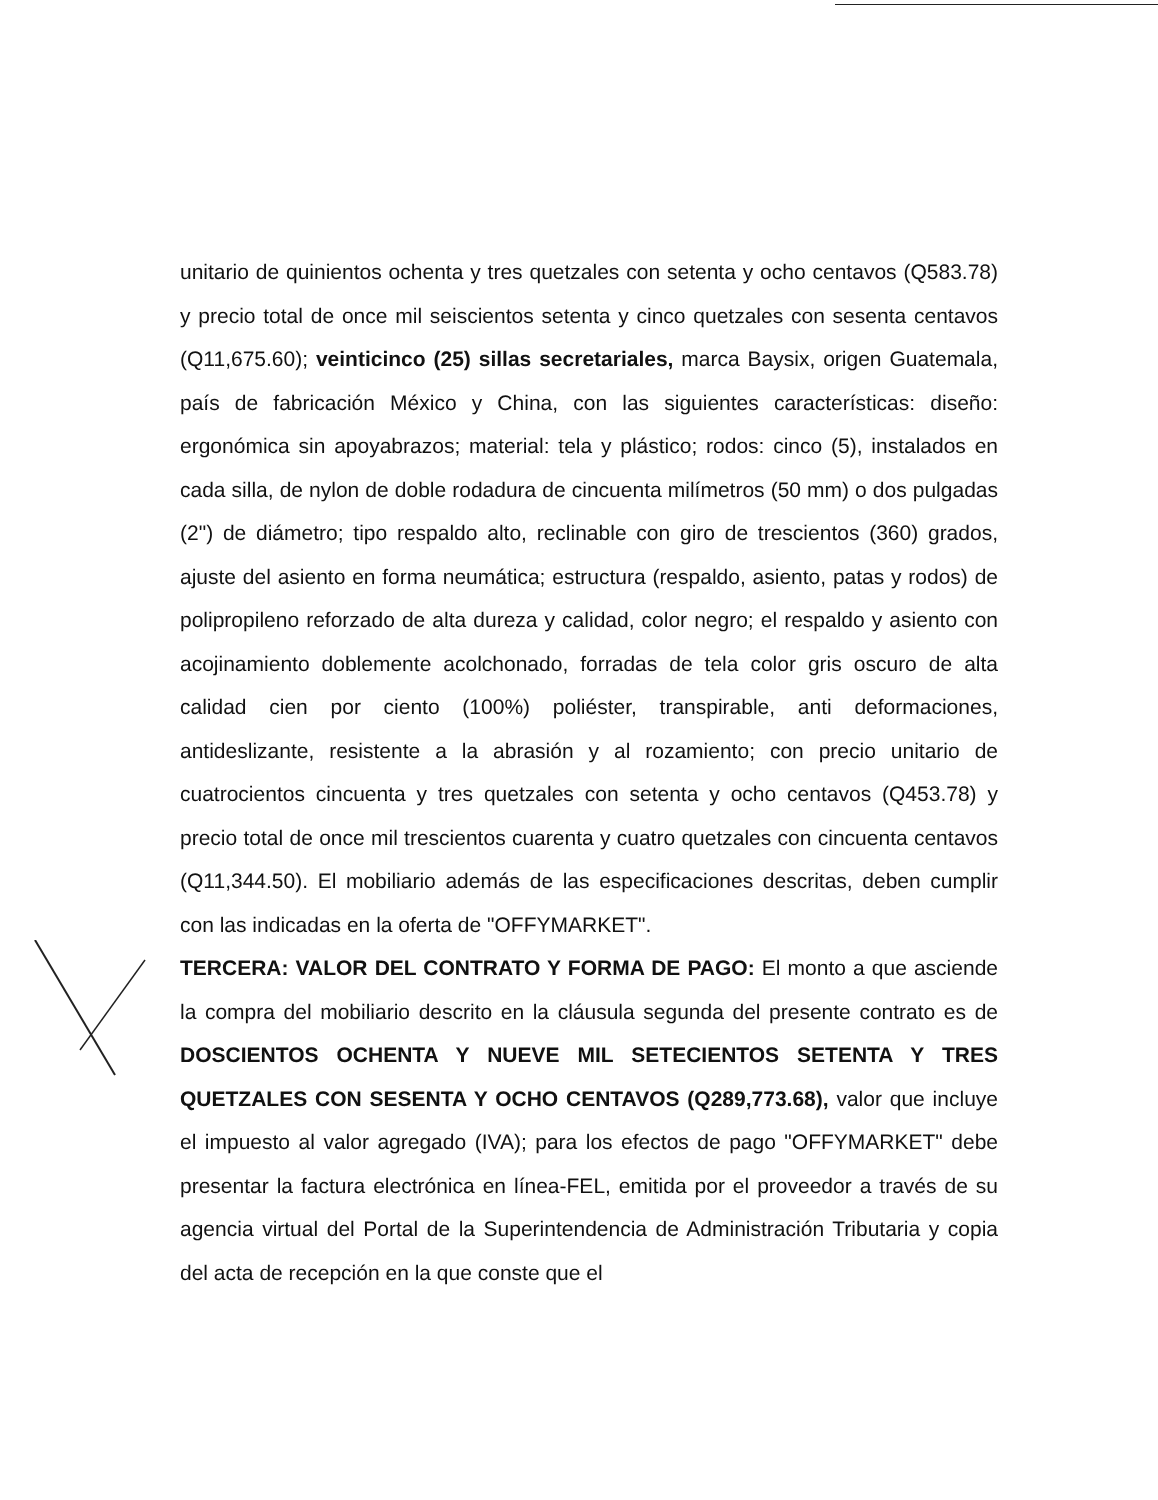unitario de quinientos ochenta y tres quetzales con setenta y ocho centavos (Q583.78) y precio total de once mil seiscientos setenta y cinco quetzales con sesenta centavos (Q11,675.60); veinticinco (25) sillas secretariales, marca Baysix, origen Guatemala, país de fabricación México y China, con las siguientes características: diseño: ergonómica sin apoyabrazos; material: tela y plástico; rodos: cinco (5), instalados en cada silla, de nylon de doble rodadura de cincuenta milímetros (50 mm) o dos pulgadas (2") de diámetro; tipo respaldo alto, reclinable con giro de trescientos (360) grados, ajuste del asiento en forma neumática; estructura (respaldo, asiento, patas y rodos) de polipropileno reforzado de alta dureza y calidad, color negro; el respaldo y asiento con acojinamiento doblemente acolchonado, forradas de tela color gris oscuro de alta calidad cien por ciento (100%) poliéster, transpirable, anti deformaciones, antideslizante, resistente a la abrasión y al rozamiento; con precio unitario de cuatrocientos cincuenta y tres quetzales con setenta y ocho centavos (Q453.78) y precio total de once mil trescientos cuarenta y cuatro quetzales con cincuenta centavos (Q11,344.50). El mobiliario además de las especificaciones descritas, deben cumplir con las indicadas en la oferta de "OFFYMARKET".
TERCERA: VALOR DEL CONTRATO Y FORMA DE PAGO: El monto a que asciende la compra del mobiliario descrito en la cláusula segunda del presente contrato es de DOSCIENTOS OCHENTA Y NUEVE MIL SETECIENTOS SETENTA Y TRES QUETZALES CON SESENTA Y OCHO CENTAVOS (Q289,773.68), valor que incluye el impuesto al valor agregado (IVA); para los efectos de pago "OFFYMARKET" debe presentar la factura electrónica en línea-FEL, emitida por el proveedor a través de su agencia virtual del Portal de la Superintendencia de Administración Tributaria y copia del acta de recepción en la que conste que el